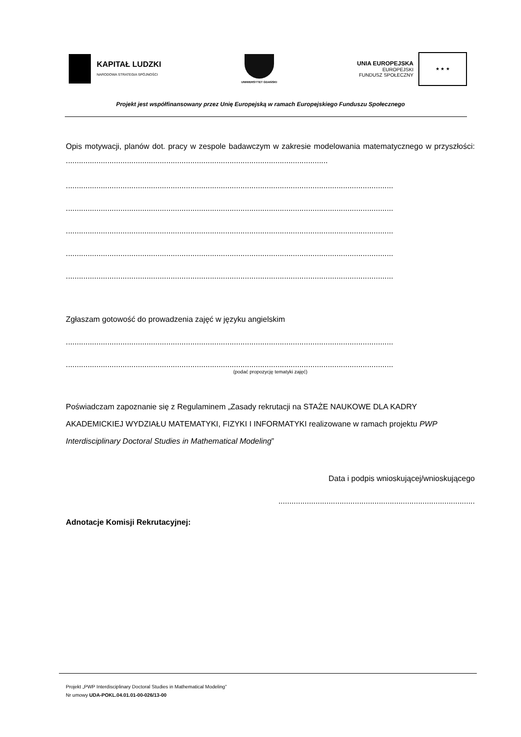KAPITAŁ LUDZKI
NARODOWA STRATEGIA SPÓJNOŚCI
UNIWERSYTET GDAŃSKI
UNIA EUROPEJSKA
EUROPEJSKI
FUNDUSZ SPOŁECZNY
★ ★ ★
Projekt jest współfinansowany przez Unię Europejską w ramach Europejskiego Funduszu Społecznego
Opis motywacji, planów dot. pracy w zespole badawczym w zakresie modelowania matematycznego w przyszłości: ........................................................................................................................
......................................................................................................................................................
......................................................................................................................................................
......................................................................................................................................................
......................................................................................................................................................
......................................................................................................................................................
Zgłaszam gotowość do prowadzenia zajęć w języku angielskim
......................................................................................................................................................
......................................................................................................................................................
(podać propozycję tematyki zajęć)
Poświadczam zapoznanie się z Regulaminem „Zasady rekrutacji na STAŻE NAUKOWE DLA KADRY AKADEMICKIEJ WYDZIAŁU MATEMATYKI, FIZYKI I INFORMATYKI realizowane w ramach projektu PWP Interdisciplinary Doctoral Studies in Mathematical Modeling”
Data i podpis wnioskującej/wnioskującego
..........................................................................................
Adnotacje Komisji Rekrutacyjnej:
Projekt „PWP Interdisciplinary Doctoral Studies in Mathematical Modeling”
Nr umowy UDA-POKL.04.01.01-00-026/13-00